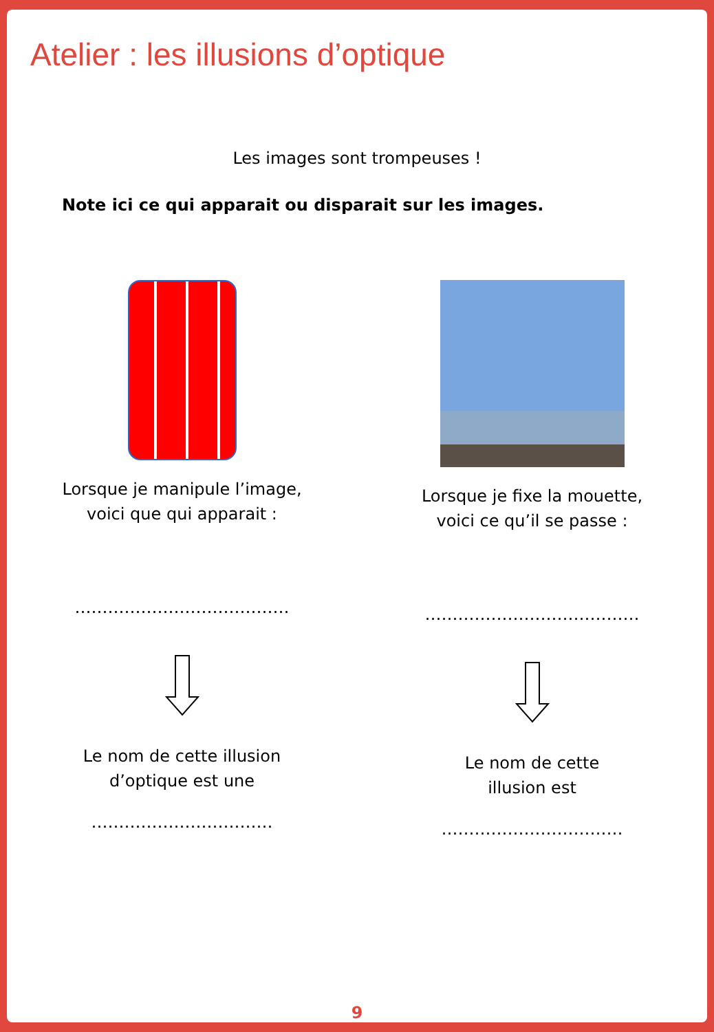Atelier : les illusions d’optique
Les images sont trompeuses !
Note ici ce qui apparait ou disparait sur les images.
Lorsque je manipule l’image,
voici que qui apparait :
…………………………………
Le nom de cette illusion
d’optique est une
……………………………
Lorsque je fixe la mouette,
voici ce qu’il se passe :
…………………………………
Le nom de cette
illusion est
……………………………
9